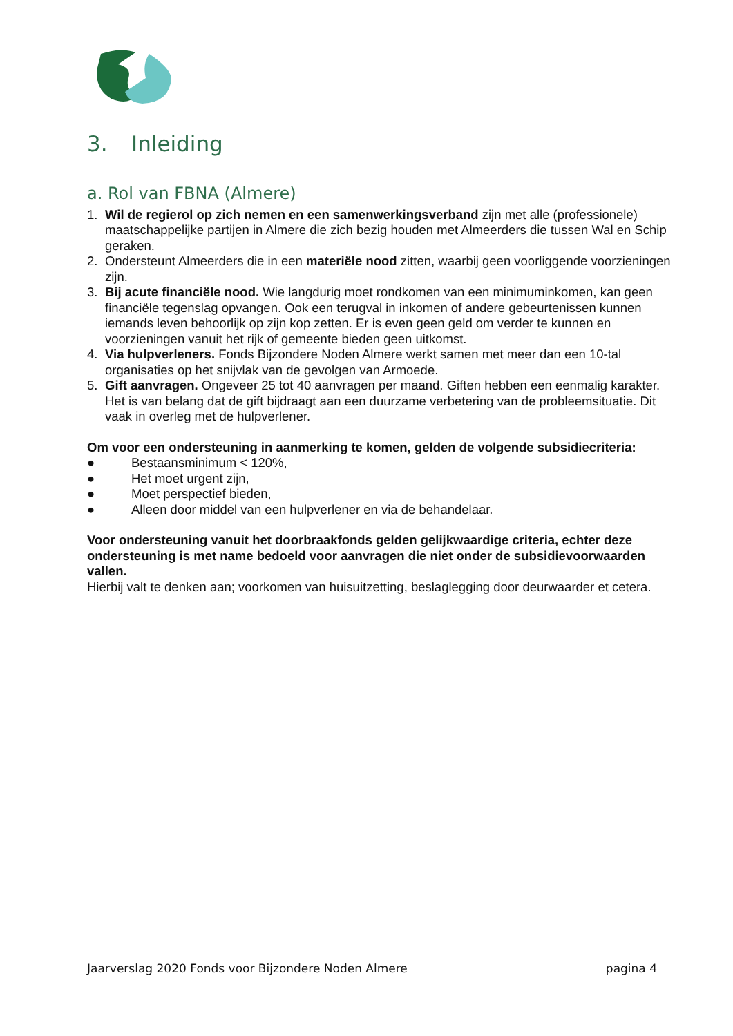3. Inleiding
a. Rol van FBNA (Almere)
1. Wil de regierol op zich nemen en een samenwerkingsverband zijn met alle (professionele) maatschappelijke partijen in Almere die zich bezig houden met Almeerders die tussen Wal en Schip geraken.
2. Ondersteunt Almeerders die in een materiële nood zitten, waarbij geen voorliggende voorzieningen zijn.
3. Bij acute financiële nood. Wie langdurig moet rondkomen van een minimuminkomen, kan geen financiële tegenslag opvangen. Ook een terugval in inkomen of andere gebeurtenissen kunnen iemands leven behoorlijk op zijn kop zetten. Er is even geen geld om verder te kunnen en voorzieningen vanuit het rijk of gemeente bieden geen uitkomst.
4. Via hulpverleners. Fonds Bijzondere Noden Almere werkt samen met meer dan een 10-tal organisaties op het snijvlak van de gevolgen van Armoede.
5. Gift aanvragen. Ongeveer 25 tot 40 aanvragen per maand. Giften hebben een eenmalig karakter. Het is van belang dat de gift bijdraagt aan een duurzame verbetering van de probleemsituatie. Dit vaak in overleg met de hulpverlener.
Om voor een ondersteuning in aanmerking te komen, gelden de volgende subsidiecriteria:
● Bestaansminimum < 120%,
● Het moet urgent zijn,
● Moet perspectief bieden,
● Alleen door middel van een hulpverlener en via de behandelaar.
Voor ondersteuning vanuit het doorbraakfonds gelden gelijkwaardige criteria, echter deze ondersteuning is met name bedoeld voor aanvragen die niet onder de subsidievoorwaarden vallen.
Hierbij valt te denken aan; voorkomen van huisuitzetting, beslaglegging door deurwaarder et cetera.
Jaarverslag 2020 Fonds voor Bijzondere Noden Almere pagina 4